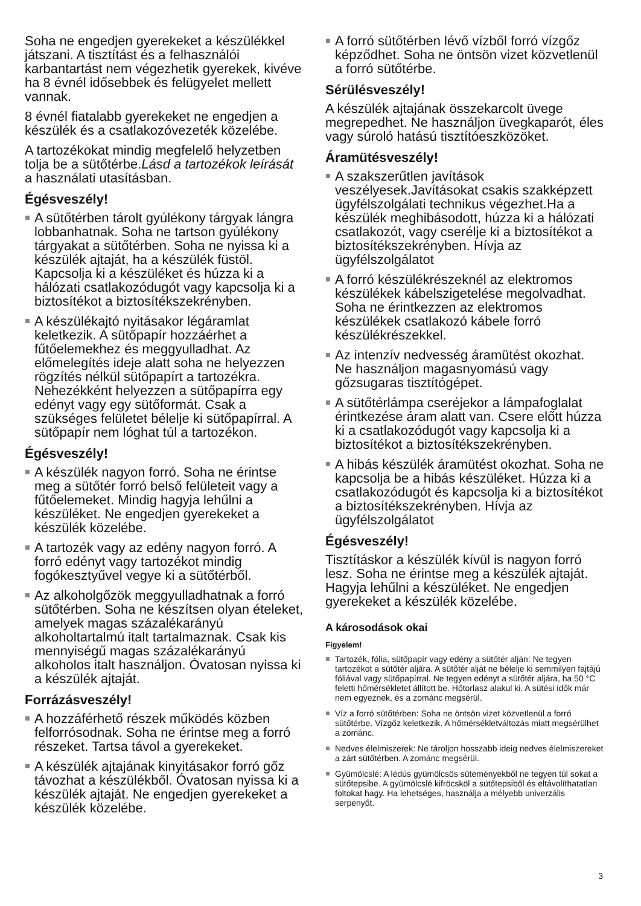Soha ne engedjen gyerekeket a készülékkel játszani. A tisztítást és a felhasználói karbantartást nem végezhetik gyerekek, kivéve ha 8 évnél idősebbek és felügyelet mellett vannak.
8 évnél fiatalabb gyerekeket ne engedjen a készülék és a csatlakozóvezeték közelébe.
A tartozékokat mindig megfelelő helyzetben tolja be a sütőtérbe.Lásd a tartozékok leírását a használati utasításban.
Égésveszély!
A sütőtérben tárolt gyúlékony tárgyak lángra lobbanhatnak. Soha ne tartson gyúlékony tárgyakat a sütőtérben. Soha ne nyissa ki a készülék ajtaját, ha a készülék füstöl. Kapcsolja ki a készüléket és húzza ki a hálózati csatlakozódugót vagy kapcsolja ki a biztosítékot a biztosítékszekrényben.
A készülékajtó nyitásakor légáramlat keletkezik. A sütőpapír hozzáérhet a fűtőelemekhez és meggyulladhat. Az előmelegítés ideje alatt soha ne helyezzen rögzítés nélkül sütőpapírt a tartozékra. Nehezékként helyezzen a sütőpapírra egy edényt vagy egy sütőformát. Csak a szükséges felületet bélelje ki sütőpapírral. A sütőpapír nem lóghat túl a tartozékon.
Égésveszély!
A készülék nagyon forró. Soha ne érintse meg a sütőtér forró belső felületeit vagy a fűtőelemeket. Mindig hagyja lehűlni a készüléket. Ne engedjen gyerekeket a készülék közelébe.
A tartozék vagy az edény nagyon forró. A forró edényt vagy tartozékot mindig fogókesztyűvel vegye ki a sütőtérből.
Az alkoholgőzök meggyulladhatnak a forró sütőtérben. Soha ne készítsen olyan ételeket, amelyek magas százalékarányú alkoholtartalmú italt tartalmaznak. Csak kis mennyiségű magas százalékarányú alkoholos italt használjon. Óvatosan nyissa ki a készülék ajtaját.
Forrázásveszély!
A hozzáférhető részek működés közben felforrósodnak. Soha ne érintse meg a forró részeket. Tartsa távol a gyerekeket.
A készülék ajtajának kinyitásakor forró gőz távozhat a készülékből. Óvatosan nyissa ki a készülék ajtaját. Ne engedjen gyerekeket a készülék közelébe.
A forró sütőtérben lévő vízből forró vízgőz képződhet. Soha ne öntsön vizet közvetlenül a forró sütőtérbe.
Sérülésveszély!
A készülék ajtajának összekarcolt üvege megrepedhet. Ne használjon üvegkaparót, éles vagy súroló hatású tisztítóeszközöket.
Áramütésveszély!
A szakszerűtlen javítások veszélyesek.Javításokat csakis szakképzett ügyfélszolgálati technikus végezhet.Ha a készülék meghibásodott, húzza ki a hálózati csatlakozót, vagy cserélje ki a biztosítékot a biztosítékszekrényben. Hívja az ügyfélszolgálatot
A forró készülékrészeknél az elektromos készülékek kábelszigetelése megolvadhat. Soha ne érintkezzen az elektromos készülékek csatlakozó kábele forró készülékrészekkel.
Az intenzív nedvesség áramütést okozhat. Ne használjon magasnyomású vagy gőzsugaras tisztítógépet.
A sütőtérlámpa cseréjekor a lámpafoglalat érintkezése áram alatt van. Csere előtt húzza ki a csatlakozódugót vagy kapcsolja ki a biztosítékot a biztosítékszekrényben.
A hibás készülék áramütést okozhat. Soha ne kapcsolja be a hibás készüléket. Húzza ki a csatlakozódugót és kapcsolja ki a biztosítékot a biztosítékszekrényben. Hívja az ügyfélszolgálatot
Égésveszély!
Tisztításkor a készülék kívül is nagyon forró lesz. Soha ne érintse meg a készülék ajtaját. Hagyja lehűlni a készüléket. Ne engedjen gyerekeket a készülék közelébe.
A károsodások okai
Figyelem!
Tartozék, fólia, sütőpapír vagy edény a sütőtér alján: Ne tegyen tartozékot a sütőtér aljára. A sütőtér alját ne bélelje ki semmilyen fajtájú fóliával vagy sütőpapírral. Ne tegyen edényt a sütőtér aljára, ha 50 °C feletti hőmérsékletet állított be. Hőtorlasz alakul ki. A sütési idők már nem egyeznek, és a zománc megsérül.
Víz a forró sütőtérben: Soha ne öntsön vizet közvetlenül a forró sütőtérbe. Vízgőz keletkezik. A hőmérsékletváltozás miatt megsérülhet a zománc.
Nedves élelmiszerek: Ne tároljon hosszabb ideig nedves élelmiszereket a zárt sütőtérben. A zománc megsérül.
Gyümölcslé: A lédús gyümölcsös süteményekből ne tegyen túl sokat a sütőtepsibe. A gyümölcslé kifröcsköl a sütőtepsiből és eltávolíthatatlan foltokat hagy. Ha lehetséges, használja a mélyebb univerzális serpenyőt.
3